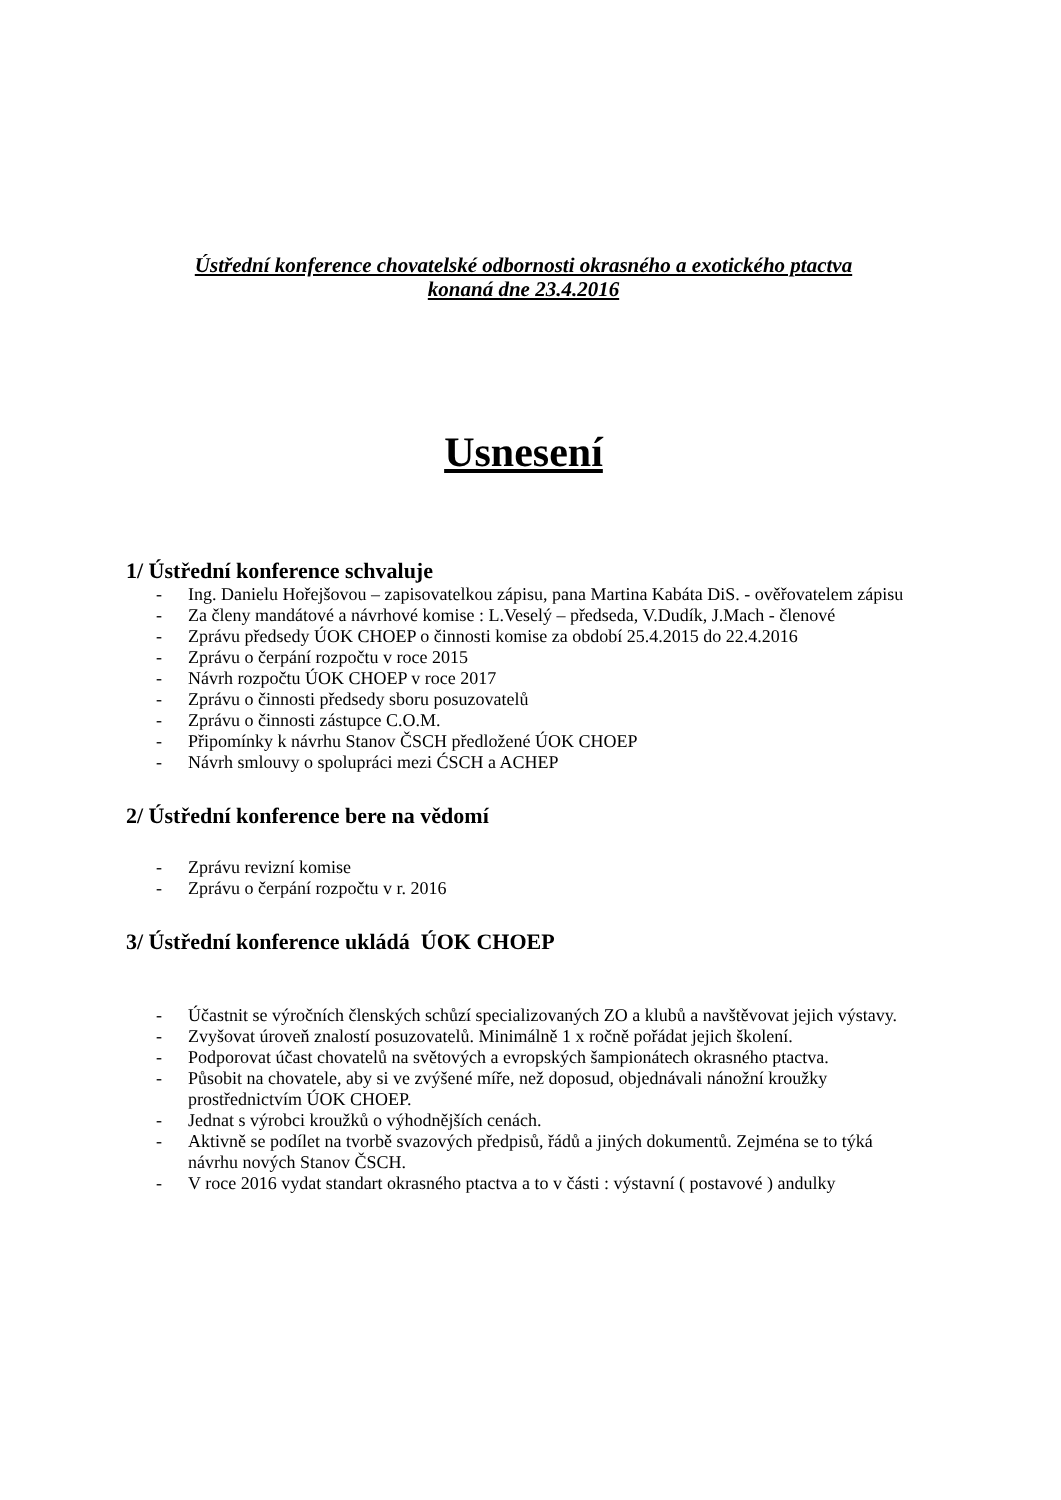Ústřední konference chovatelské odbornosti okrasného a exotického ptactva
konaná dne 23.4.2016
Usnesení
1/ Ústřední konference schvaluje
- Ing. Danielu Hořejšovou – zapisovatelkou zápisu, pana Martina Kabáta DiS. - ověřovatelem zápisu
- Za členy mandátové a návrhové komise : L.Veselý – předseda, V.Dudík, J.Mach - členové
- Zprávu předsedy ÚOK CHOEP o činnosti komise za období 25.4.2015 do 22.4.2016
- Zprávu o čerpání rozpočtu v roce 2015
- Návrh rozpočtu ÚOK CHOEP v roce 2017
- Zprávu o činnosti předsedy sboru posuzovatelů
- Zprávu o činnosti zástupce C.O.M.
- Připomínky k návrhu Stanov ČSCH předložené ÚOK CHOEP
- Návrh smlouvy o spolupráci mezi ĆSCH a ACHEP
2/ Ústřední konference bere na vědomí
- Zprávu revizní komise
- Zprávu o čerpání rozpočtu v r. 2016
3/ Ústřední konference ukládá ÚOK CHOEP
- Účastnit se výročních členských schůzí specializovaných ZO a klubů a navštěvovat jejich výstavy.
- Zvyšovat úroveň znalostí posuzovatelů. Minimálně 1 x ročně pořádat jejich školení.
- Podporovat účast chovatelů na světových a evropských šampionátech okrasného ptactva.
- Působit na chovatele, aby si ve zvýšené míře, než doposud, objednávali nánožní kroužky prostřednictvím ÚOK CHOEP.
- Jednat s výrobci kroužků o výhodnějších cenách.
- Aktivně se podílet na tvorbě svazových předpisů, řádů a jiných dokumentů. Zejména se to týká návrhu nových Stanov ČSCH.
- V roce 2016 vydat standart okrasného ptactva a to v části : výstavní ( postavové ) andulky